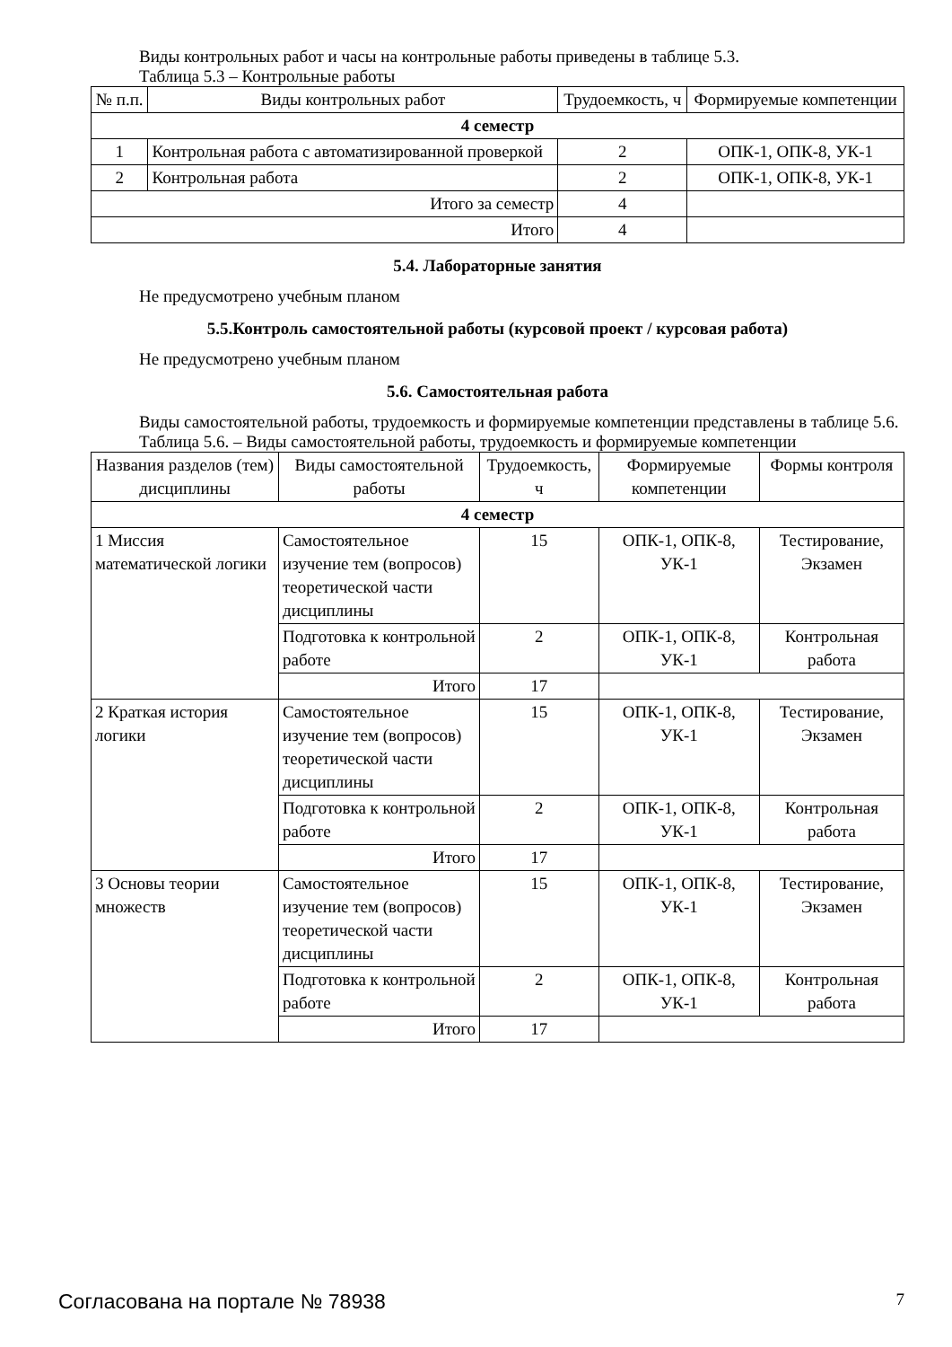Виды контрольных работ и часы на контрольные работы приведены в таблице 5.3.
Таблица 5.3 – Контрольные работы
| № п.п. | Виды контрольных работ | Трудоемкость, ч | Формируемые компетенции |
| --- | --- | --- | --- |
| 4 семестр | | | |
| 1 | Контрольная работа с автоматизированной проверкой | 2 | ОПК-1, ОПК-8, УК-1 |
| 2 | Контрольная работа | 2 | ОПК-1, ОПК-8, УК-1 |
| Итого за семестр | | 4 | |
| Итого | | 4 | |
5.4. Лабораторные занятия
Не предусмотрено учебным планом
5.5.Контроль самостоятельной работы (курсовой проект / курсовая работа)
Не предусмотрено учебным планом
5.6. Самостоятельная работа
Виды самостоятельной работы, трудоемкость и формируемые компетенции представлены в таблице 5.6.
Таблица 5.6. – Виды самостоятельной работы, трудоемкость и формируемые компетенции
| Названия разделов (тем) дисциплины | Виды самостоятельной работы | Трудоемкость, ч | Формируемые компетенции | Формы контроля |
| --- | --- | --- | --- | --- |
| 4 семестр | | | | |
| 1 Миссия математической логики | Самостоятельное изучение тем (вопросов) теоретической части дисциплины | 15 | ОПК-1, ОПК-8, УК-1 | Тестирование, Экзамен |
| | Подготовка к контрольной работе | 2 | ОПК-1, ОПК-8, УК-1 | Контрольная работа |
| | Итого | 17 | | |
| 2 Краткая история логики | Самостоятельное изучение тем (вопросов) теоретической части дисциплины | 15 | ОПК-1, ОПК-8, УК-1 | Тестирование, Экзамен |
| | Подготовка к контрольной работе | 2 | ОПК-1, ОПК-8, УК-1 | Контрольная работа |
| | Итого | 17 | | |
| 3 Основы теории множеств | Самостоятельное изучение тем (вопросов) теоретической части дисциплины | 15 | ОПК-1, ОПК-8, УК-1 | Тестирование, Экзамен |
| | Подготовка к контрольной работе | 2 | ОПК-1, ОПК-8, УК-1 | Контрольная работа |
| | Итого | 17 | | |
Согласована на портале № 78938 7